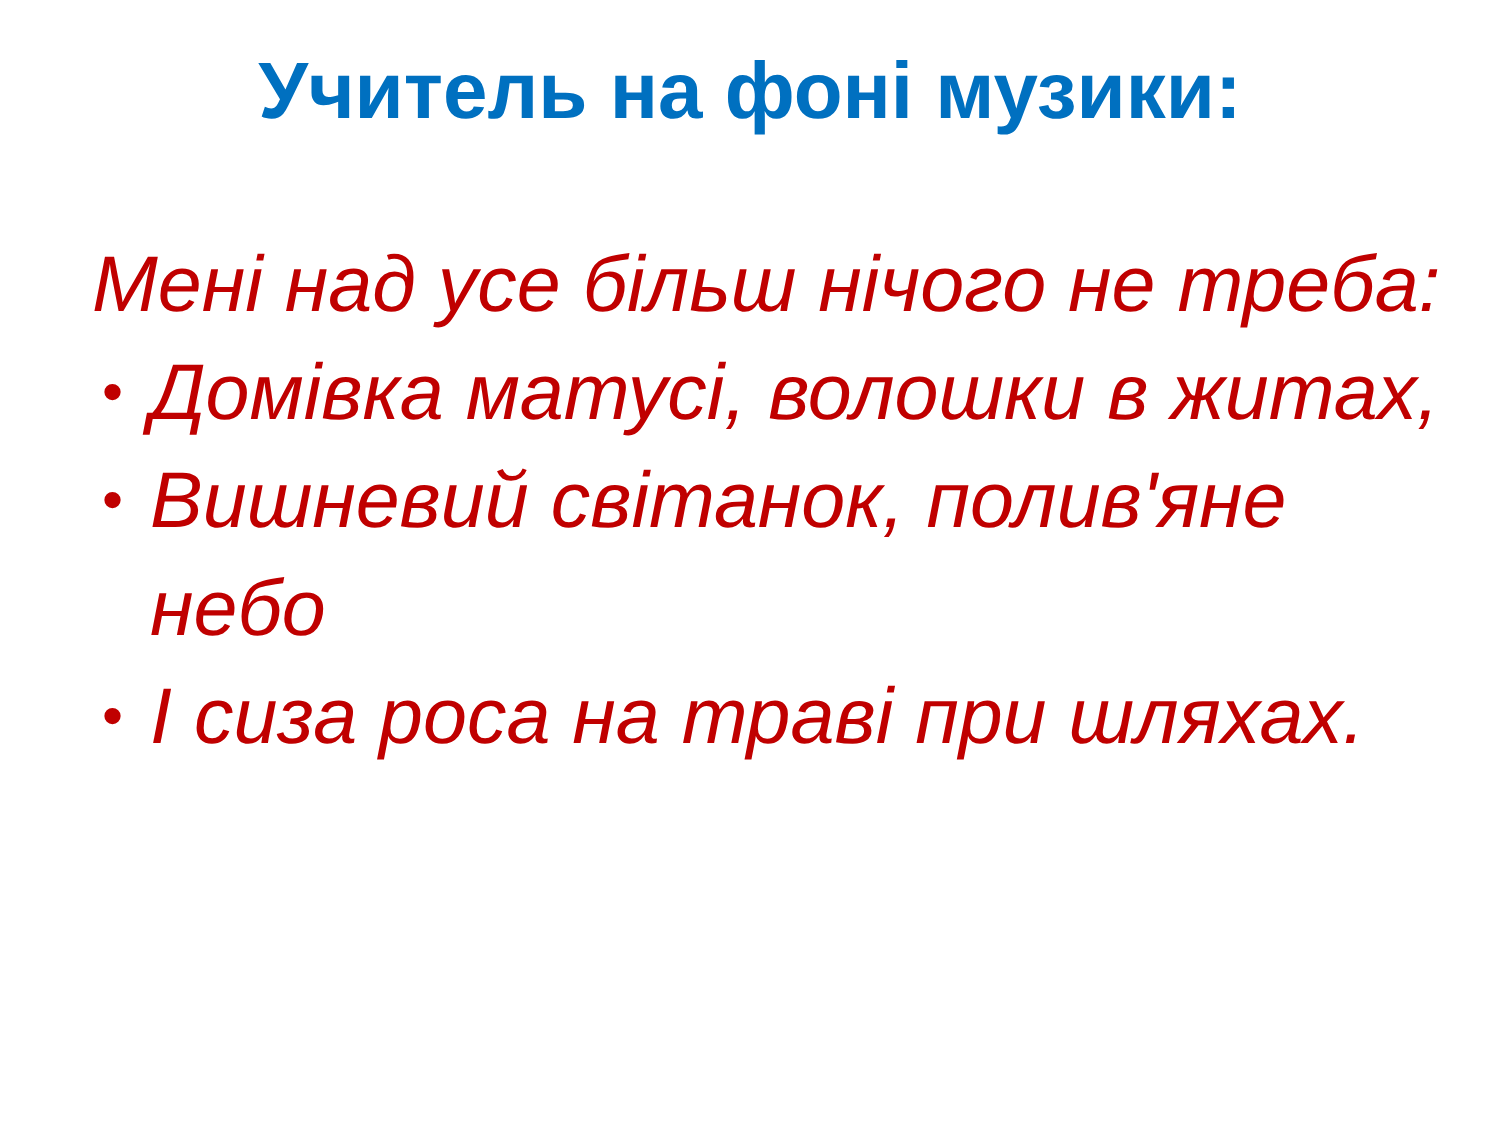Учитель на фоні музики:
Мені над усе більш нічого не треба:
• Домівка матусі, волошки в житах,
• Вишневий світанок, полив'яне небо
• І сиза роса на траві при шляхах.